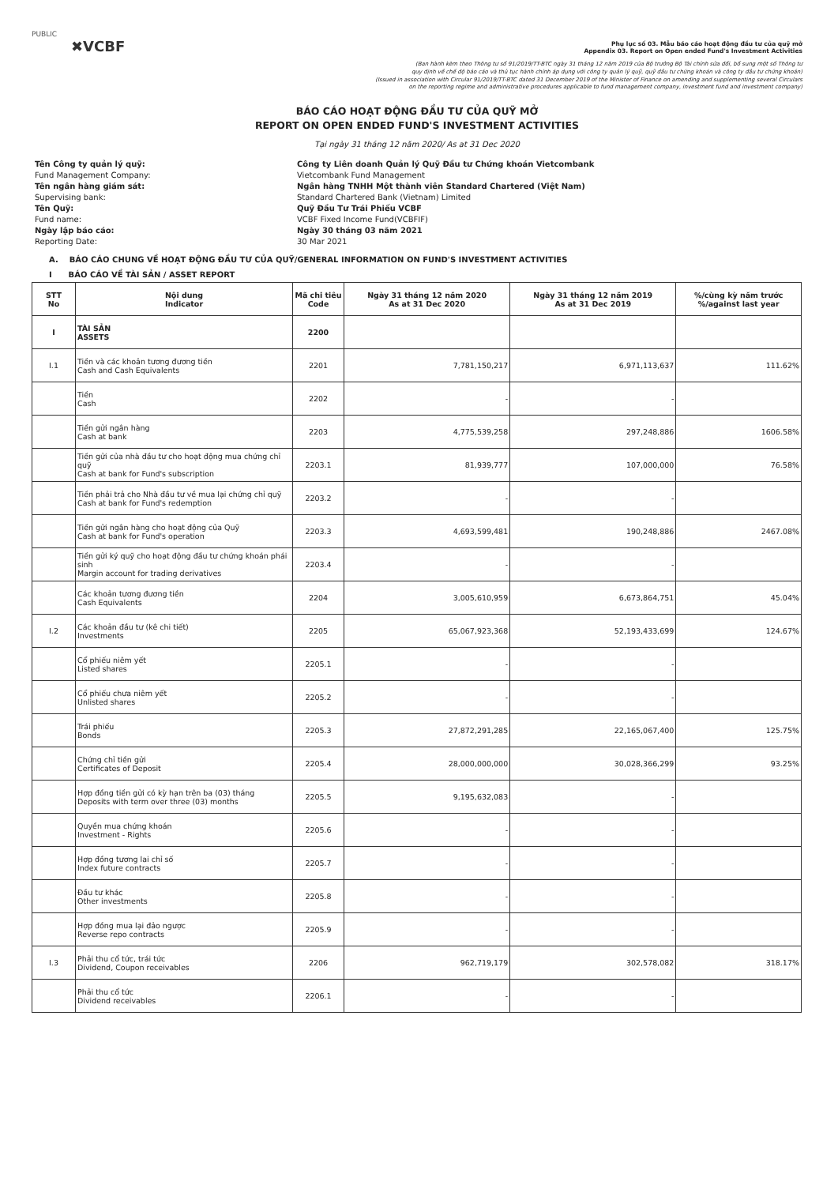PUBLIC
✖VCBF
Phụ lục số 03. Mẫu báo cáo hoạt động đầu tư của quỹ mở
Appendix 03. Report on Open ended Fund's Investment Activities
(Ban hành kèm theo Thông tư số 91/2019/TT-BTC ngày 31 tháng 12 năm 2019 của Bộ trưởng Bộ Tài chính sửa đổi, bổ sung một số Thông tư
quy định về chế độ báo cáo và thủ tục hành chính áp dụng với công ty quản lý quỹ, quỹ đầu tư chứng khoán và công ty đầu tư chứng khoán)
(Issued in association with Circular 91/2019/TT-BTC dated 31 December 2019 of the Minister of Finance on amending and supplementing several Circulars
on the reporting regime and administrative procedures applicable to fund management company, investment fund and investment company)
BÁO CÁO HOẠT ĐỘNG ĐẦU TƯ CỦA QUỸ MỞ
REPORT ON OPEN ENDED FUND'S INVESTMENT ACTIVITIES
Tại ngày 31 tháng 12 năm 2020/ As at 31 Dec 2020
Tên Công ty quản lý quỹ:
Công ty Liên doanh Quản lý Quỹ Đầu tư Chứng khoán Vietcombank
Fund Management Company:
Vietcombank Fund Management
Tên ngân hàng giám sát:
Ngân hàng TNHH Một thành viên Standard Chartered (Việt Nam)
Supervising bank:
Standard Chartered Bank (Vietnam) Limited
Tên Quỹ:
Quỹ Đầu Tư Trái Phiếu VCBF
Fund name:
VCBF Fixed Income Fund(VCBFIF)
Ngày lập báo cáo:
Ngày 30 tháng 03 năm 2021
Reporting Date:
30 Mar 2021
A. BÁO CÁO CHUNG VỀ HOẠT ĐỘNG ĐẦU TƯ CỦA QUỸ/GENERAL INFORMATION ON FUND'S INVESTMENT ACTIVITIES
I BÁO CÁO VỀ TÀI SẢN / ASSET REPORT
| STT No | Nội dung Indicator | Mã chi tiêu Code | Ngày 31 tháng 12 năm 2020 As at 31 Dec 2020 | Ngày 31 tháng 12 năm 2019 As at 31 Dec 2019 | %/cùng kỳ năm trước %/against last year |
| --- | --- | --- | --- | --- | --- |
| I | TÀI SẢN ASSETS | 2200 | | | |
| I.1 | Tiền và các khoản tương đương tiền Cash and Cash Equivalents | 2201 | 7,781,150,217 | 6,971,113,637 | 111.62% |
| | Tiền Cash | 2202 | - | - | |
| | Tiền gửi ngân hàng Cash at bank | 2203 | 4,775,539,258 | 297,248,886 | 1606.58% |
| | Tiền gửi của nhà đầu tư cho hoạt động mua chứng chỉ quỹ Cash at bank for Fund's subscription | 2203.1 | 81,939,777 | 107,000,000 | 76.58% |
| | Tiền phải trả cho Nhà đầu tư về mua lại chứng chỉ quỹ Cash at bank for Fund's redemption | 2203.2 | - | - | |
| | Tiền gửi ngân hàng cho hoạt động của Quỹ Cash at bank for Fund's operation | 2203.3 | 4,693,599,481 | 190,248,886 | 2467.08% |
| | Tiền gửi ký quỹ cho hoạt động đầu tư chứng khoán phái sinh Margin account for trading derivatives | 2203.4 | - | - | |
| | Các khoản tương đương tiền Cash Equivalents | 2204 | 3,005,610,959 | 6,673,864,751 | 45.04% |
| I.2 | Các khoản đầu tư (kê chi tiết) Investments | 2205 | 65,067,923,368 | 52,193,433,699 | 124.67% |
| | Cổ phiếu niêm yết Listed shares | 2205.1 | - | - | |
| | Cổ phiếu chưa niêm yết Unlisted shares | 2205.2 | - | - | |
| | Trái phiếu Bonds | 2205.3 | 27,872,291,285 | 22,165,067,400 | 125.75% |
| | Chứng chỉ tiền gửi Certificates of Deposit | 2205.4 | 28,000,000,000 | 30,028,366,299 | 93.25% |
| | Hợp đồng tiền gửi có kỳ hạn trên ba (03) tháng Deposits with term over three (03) months | 2205.5 | 9,195,632,083 | - | |
| | Quyền mua chứng khoán Investment - Rights | 2205.6 | - | - | |
| | Hợp đồng tương lai chỉ số Index future contracts | 2205.7 | - | - | |
| | Đầu tư khác Other investments | 2205.8 | - | - | |
| | Hợp đồng mua lại đảo ngược Reverse repo contracts | 2205.9 | - | - | |
| I.3 | Phải thu cổ tức, trái tức Dividend, Coupon receivables | 2206 | 962,719,179 | 302,578,082 | 318.17% |
| | Phải thu cổ tức Dividend receivables | 2206.1 | - | - | |